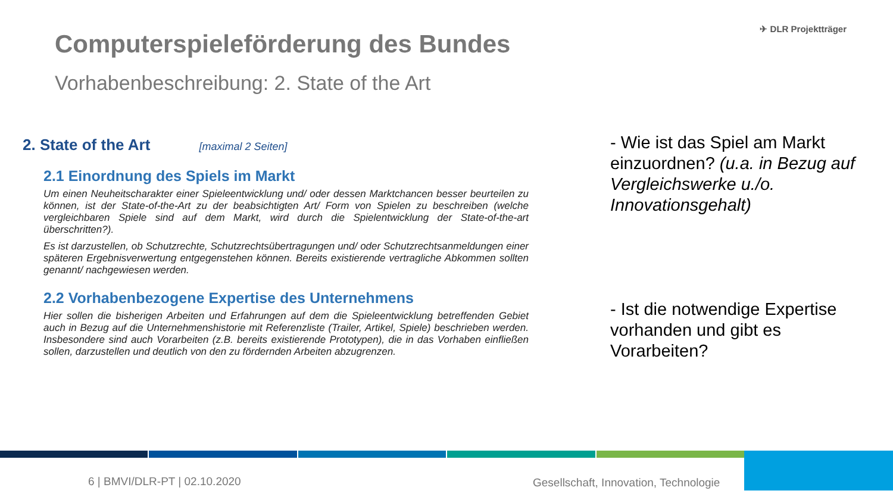Computerspieleförderung des Bundes
Vorhabenbeschreibung: 2. State of the Art
✈ DLR Projektträger
2. State of the Art [maximal 2 Seiten]
2.1 Einordnung des Spiels im Markt
Um einen Neuheitscharakter einer Spieleentwicklung und/ oder dessen Marktchancen besser beurteilen zu können, ist der State-of-the-Art zu der beabsichtigten Art/ Form von Spielen zu beschreiben (welche vergleichbaren Spiele sind auf dem Markt, wird durch die Spielentwicklung der State-of-the-art überschritten?).
Es ist darzustellen, ob Schutzrechte, Schutzrechtsübertragungen und/ oder Schutzrechtsanmeldungen einer späteren Ergebnisverwertung entgegenstehen können. Bereits existierende vertragliche Abkommen sollten genannt/ nachgewiesen werden.
2.2 Vorhabenbezogene Expertise des Unternehmens
Hier sollen die bisherigen Arbeiten und Erfahrungen auf dem die Spieleentwicklung betreffenden Gebiet auch in Bezug auf die Unternehmenshistorie mit Referenzliste (Trailer, Artikel, Spiele) beschrieben werden. Insbesondere sind auch Vorarbeiten (z.B. bereits existierende Prototypen), die in das Vorhaben einfließen sollen, darzustellen und deutlich von den zu fördernden Arbeiten abzugrenzen.
- Wie ist das Spiel am Markt einzuordnen? (u.a. in Bezug auf Vergleichswerke u./o. Innovationsgehalt)
- Ist die notwendige Expertise vorhanden und gibt es Vorarbeiten?
6 | BMVI/DLR-PT | 02.10.2020
Gesellschaft, Innovation, Technologie